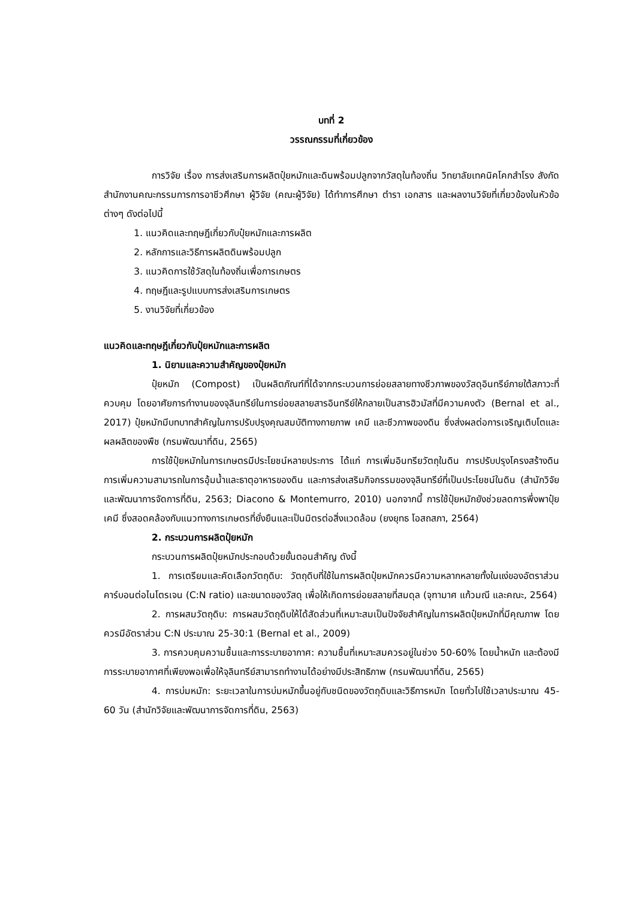บทที่ 2
วรรณกรรมที่เกี่ยวข้อง
การวิจัย เรื่อง การส่งเสริมการผลิตปุ๋ยหมักและดินพร้อมปลูกจากวัสดุในท้องถิ่น วิทยาลัยเทคนิคโคกสำโรง สังกัดสำนักงานคณะกรรมการการอาชีวศึกษา ผู้วิจัย (คณะผู้วิจัย) ได้ทำการศึกษา ตำรา เอกสาร และผลงานวิจัยที่เกี่ยวข้องในหัวข้อต่างๆ ดังต่อไปนี้
1. แนวคิดและทฤษฎีเกี่ยวกับปุ๋ยหมักและการผลิต
2. หลักการและวิธีการผลิตดินพร้อมปลูก
3. แนวคิดการใช้วัสดุในท้องถิ่นเพื่อการเกษตร
4. ทฤษฎีและรูปแบบการส่งเสริมการเกษตร
5. งานวิจัยที่เกี่ยวข้อง
แนวคิดและทฤษฎีเกี่ยวกับปุ๋ยหมักและการผลิต
1. นิยามและความสำคัญของปุ๋ยหมัก
ปุ๋ยหมัก (Compost) เป็นผลิตภัณฑ์ที่ได้จากกระบวนการย่อยสลายทางชีวภาพของวัสดุอินทรีย์ภายใต้สภาวะที่ควบคุม โดยอาศัยการทำงานของจุลินทรีย์ในการย่อยสลายสารอินทรีย์ให้กลายเป็นสารฮิวมัสที่มีความคงตัว (Bernal et al., 2017) ปุ๋ยหมักมีบทบาทสำคัญในการปรับปรุงคุณสมบัติทางกายภาพ เคมี และชีวภาพของดิน ซึ่งส่งผลต่อการเจริญเติบโตและผลผลิตของพืช (กรมพัฒนาที่ดิน, 2565)
การใช้ปุ๋ยหมักในการเกษตรมีประโยชน์หลายประการ ได้แก่ การเพิ่มอินทรียวัตถุในดิน การปรับปรุงโครงสร้างดิน การเพิ่มความสามารถในการอุ้มน้ำและธาตุอาหารของดิน และการส่งเสริมกิจกรรมของจุลินทรีย์ที่เป็นประโยชน์ในดิน (สำนักวิจัยและพัฒนาการจัดการที่ดิน, 2563; Diacono & Montemurro, 2010) นอกจากนี้ การใช้ปุ๋ยหมักยังช่วยลดการพึ่งพาปุ๋ยเคมี ซึ่งสอดคล้องกับแนวทางการเกษตรที่ยั่งยืนและเป็นมิตรต่อสิ่งแวดล้อม (ยงยุทธ โอสถสภา, 2564)
2. กระบวนการผลิตปุ๋ยหมัก
กระบวนการผลิตปุ๋ยหมักประกอบด้วยขั้นตอนสำคัญ ดังนี้
1. การเตรียมและคัดเลือกวัตถุดิบ: วัตถุดิบที่ใช้ในการผลิตปุ๋ยหมักควรมีความหลากหลายทั้งในแง่ของอัตราส่วนคาร์บอนต่อไนโตรเจน (C:N ratio) และขนาดของวัสดุ เพื่อให้เกิดการย่อยสลายที่สมดุล (จุฑามาศ แก้วมณี และคณะ, 2564)
2. การผสมวัตถุดิบ: การผสมวัตถุดิบให้ได้สัดส่วนที่เหมาะสมเป็นปัจจัยสำคัญในการผลิตปุ๋ยหมักที่มีคุณภาพ โดยควรมีอัตราส่วน C:N ประมาณ 25-30:1 (Bernal et al., 2009)
3. การควบคุมความชื้นและการระบายอากาศ: ความชื้นที่เหมาะสมควรอยู่ในช่วง 50-60% โดยน้ำหนัก และต้องมีการระบายอากาศที่เพียงพอเพื่อให้จุลินทรีย์สามารถทำงานได้อย่างมีประสิทธิภาพ (กรมพัฒนาที่ดิน, 2565)
4. การบ่มหมัก: ระยะเวลาในการบ่มหมักขึ้นอยู่กับชนิดของวัตถุดิบและวิธีการหมัก โดยทั่วไปใช้เวลาประมาณ 45-60 วัน (สำนักวิจัยและพัฒนาการจัดการที่ดิน, 2563)